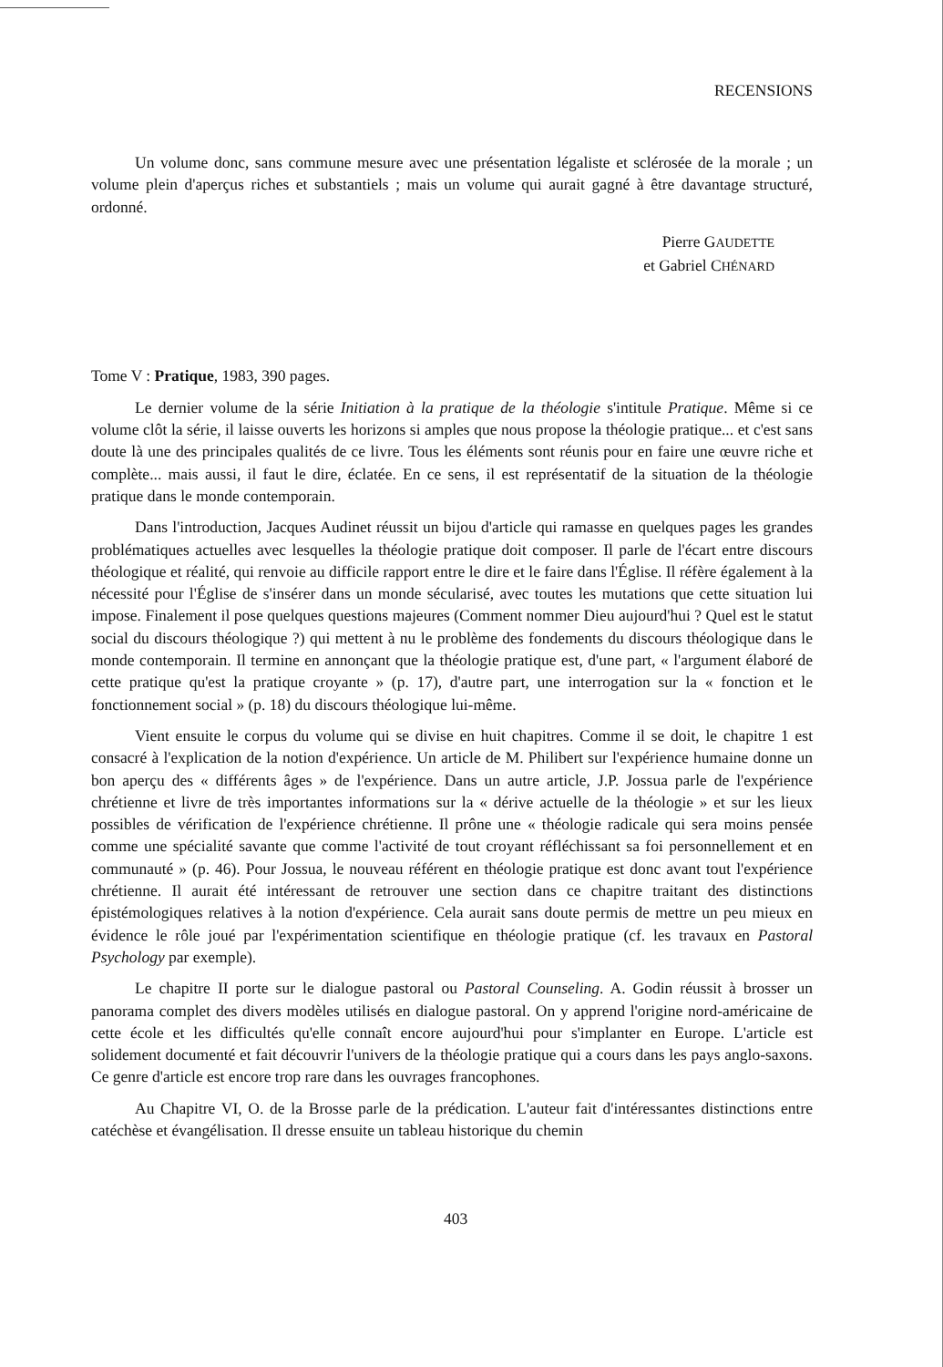RECENSIONS
Un volume donc, sans commune mesure avec une présentation légaliste et sclérosée de la morale ; un volume plein d'aperçus riches et substantiels ; mais un volume qui aurait gagné à être davantage structuré, ordonné.
Pierre GAUDETTE
et Gabriel CHÉNARD
Tome V : Pratique, 1983, 390 pages.
Le dernier volume de la série Initiation à la pratique de la théologie s'intitule Pratique. Même si ce volume clôt la série, il laisse ouverts les horizons si amples que nous propose la théologie pratique... et c'est sans doute là une des principales qualités de ce livre. Tous les éléments sont réunis pour en faire une œuvre riche et complète... mais aussi, il faut le dire, éclatée. En ce sens, il est représentatif de la situation de la théologie pratique dans le monde contemporain.
Dans l'introduction, Jacques Audinet réussit un bijou d'article qui ramasse en quelques pages les grandes problématiques actuelles avec lesquelles la théologie pratique doit composer. Il parle de l'écart entre discours théologique et réalité, qui renvoie au difficile rapport entre le dire et le faire dans l'Église. Il réfère également à la nécessité pour l'Église de s'insérer dans un monde sécularisé, avec toutes les mutations que cette situation lui impose. Finalement il pose quelques questions majeures (Comment nommer Dieu aujourd'hui ? Quel est le statut social du discours théologique ?) qui mettent à nu le problème des fondements du discours théologique dans le monde contemporain. Il termine en annonçant que la théologie pratique est, d'une part, « l'argument élaboré de cette pratique qu'est la pratique croyante » (p. 17), d'autre part, une interrogation sur la « fonction et le fonctionnement social » (p. 18) du discours théologique lui-même.
Vient ensuite le corpus du volume qui se divise en huit chapitres. Comme il se doit, le chapitre 1 est consacré à l'explication de la notion d'expérience. Un article de M. Philibert sur l'expérience humaine donne un bon aperçu des « différents âges » de l'expérience. Dans un autre article, J.P. Jossua parle de l'expérience chrétienne et livre de très importantes informations sur la « dérive actuelle de la théologie » et sur les lieux possibles de vérification de l'expérience chrétienne. Il prône une « théologie radicale qui sera moins pensée comme une spécialité savante que comme l'activité de tout croyant réfléchissant sa foi personnellement et en communauté » (p. 46). Pour Jossua, le nouveau référent en théologie pratique est donc avant tout l'expérience chrétienne. Il aurait été intéressant de retrouver une section dans ce chapitre traitant des distinctions épistémologiques relatives à la notion d'expérience. Cela aurait sans doute permis de mettre un peu mieux en évidence le rôle joué par l'expérimentation scientifique en théologie pratique (cf. les travaux en Pastoral Psychology par exemple).
Le chapitre II porte sur le dialogue pastoral ou Pastoral Counseling. A. Godin réussit à brosser un panorama complet des divers modèles utilisés en dialogue pastoral. On y apprend l'origine nord-américaine de cette école et les difficultés qu'elle connaît encore aujourd'hui pour s'implanter en Europe. L'article est solidement documenté et fait découvrir l'univers de la théologie pratique qui a cours dans les pays anglo-saxons. Ce genre d'article est encore trop rare dans les ouvrages francophones.
Au Chapitre VI, O. de la Brosse parle de la prédication. L'auteur fait d'intéressantes distinctions entre catéchèse et évangélisation. Il dresse ensuite un tableau historique du chemin
403